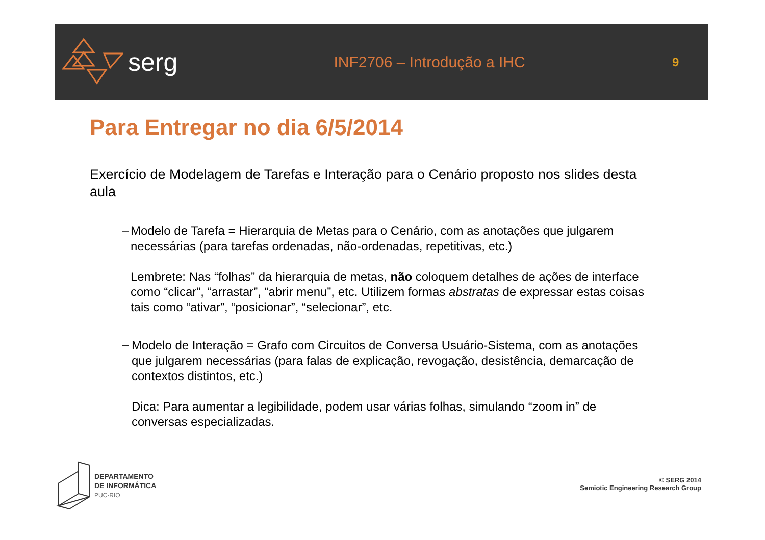serg
INF2706 – Introdução a IHC
9
Para Entregar no dia 6/5/2014
Exercício de Modelagem de Tarefas e Interação para o Cenário proposto nos slides desta aula
–
Modelo de Tarefa = Hierarquia de Metas para o Cenário, com as anotações que julgarem necessárias (para tarefas ordenadas, não-ordenadas, repetitivas, etc.)
Lembrete: Nas “folhas” da hierarquia de metas, não coloquem detalhes de ações de interface como “clicar”, “arrastar”, “abrir menu”, etc. Utilizem formas abstratas de expressar estas coisas tais como “ativar”, “posicionar”, “selecionar”, etc.
–
Modelo de Interação = Grafo com Circuitos de Conversa Usuário-Sistema, com as anotações que julgarem necessárias (para falas de explicação, revogação, desistência, demarcação de contextos distintos, etc.)
Dica: Para aumentar a legibilidade, podem usar várias folhas, simulando “zoom in” de conversas especializadas.
DEPARTAMENTO
DE INFORMÁTICA
PUC·RIO
© SERG 2014
Semiotic Engineering Research Group